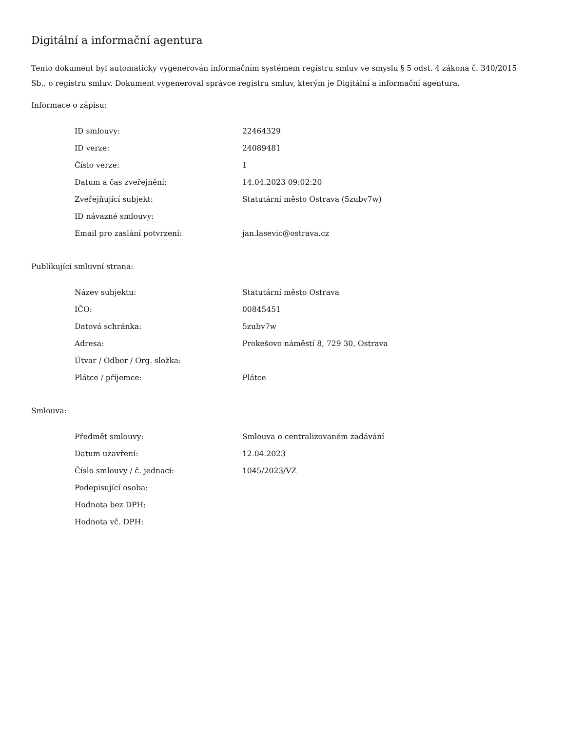Digitální a informační agentura
Tento dokument byl automaticky vygenerován informačním systémem registru smluv ve smyslu § 5 odst. 4 zákona č. 340/2015 Sb., o registru smluv. Dokument vygeneroval správce registru smluv, kterým je Digitální a informační agentura.
Informace o zápisu:
| ID smlouvy: | 22464329 |
| ID verze: | 24089481 |
| Číslo verze: | 1 |
| Datum a čas zveřejnění: | 14.04.2023 09:02:20 |
| Zveřejňující subjekt: | Statutární město Ostrava (5zubv7w) |
| ID návazné smlouvy: | |
| Email pro zaslání potvrzení: | jan.lasevic@ostrava.cz |
Publikující smluvní strana:
| Název subjektu: | Statutární město Ostrava |
| IČO: | 00845451 |
| Datová schránka: | 5zubv7w |
| Adresa: | Prokešovo náměstí 8, 729 30, Ostrava |
| Útvar / Odbor / Org. složka: | |
| Plátce / příjemce: | Plátce |
Smlouva:
| Předmět smlouvy: | Smlouva o centralizovaném zadávání |
| Datum uzavření: | 12.04.2023 |
| Číslo smlouvy / č. jednací: | 1045/2023/VZ |
| Podepisující osoba: | |
| Hodnota bez DPH: | |
| Hodnota vč. DPH: | |